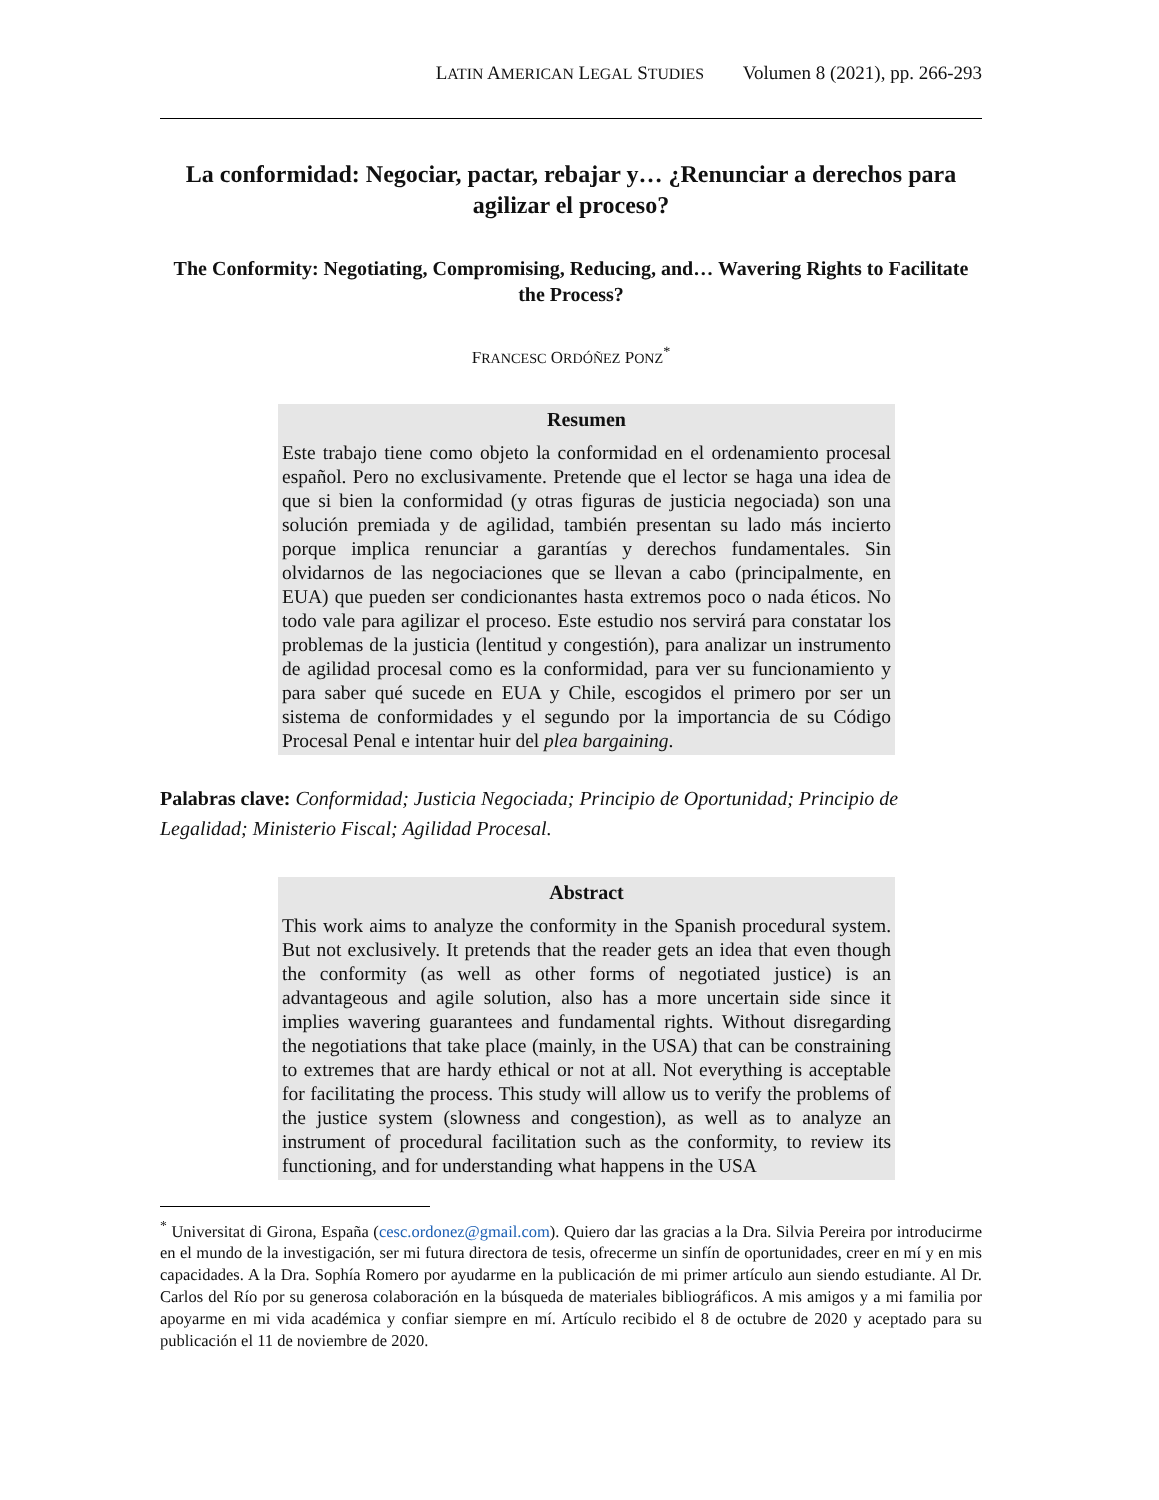LATIN AMERICAN LEGAL STUDIES Volumen 8 (2021), pp. 266-293
La conformidad: Negociar, pactar, rebajar y… ¿Renunciar a derechos para agilizar el proceso?
The Conformity: Negotiating, Compromising, Reducing, and… Wavering Rights to Facilitate the Process?
FRANCESC ORDÓÑEZ PONZ<sup>*</sup>
Resumen
Este trabajo tiene como objeto la conformidad en el ordenamiento procesal español. Pero no exclusivamente. Pretende que el lector se haga una idea de que si bien la conformidad (y otras figuras de justicia negociada) son una solución premiada y de agilidad, también presentan su lado más incierto porque implica renunciar a garantías y derechos fundamentales. Sin olvidarnos de las negociaciones que se llevan a cabo (principalmente, en EUA) que pueden ser condicionantes hasta extremos poco o nada éticos. No todo vale para agilizar el proceso. Este estudio nos servirá para constatar los problemas de la justicia (lentitud y congestión), para analizar un instrumento de agilidad procesal como es la conformidad, para ver su funcionamiento y para saber qué sucede en EUA y Chile, escogidos el primero por ser un sistema de conformidades y el segundo por la importancia de su Código Procesal Penal e intentar huir del plea bargaining.
Palabras clave: Conformidad; Justicia Negociada; Principio de Oportunidad; Principio de Legalidad; Ministerio Fiscal; Agilidad Procesal.
Abstract
This work aims to analyze the conformity in the Spanish procedural system. But not exclusively. It pretends that the reader gets an idea that even though the conformity (as well as other forms of negotiated justice) is an advantageous and agile solution, also has a more uncertain side since it implies wavering guarantees and fundamental rights. Without disregarding the negotiations that take place (mainly, in the USA) that can be constraining to extremes that are hardy ethical or not at all. Not everything is acceptable for facilitating the process. This study will allow us to verify the problems of the justice system (slowness and congestion), as well as to analyze an instrument of procedural facilitation such as the conformity, to review its functioning, and for understanding what happens in the USA
<sup>*</sup> Universitat di Girona, España (cesc.ordonez@gmail.com). Quiero dar las gracias a la Dra. Silvia Pereira por introducirme en el mundo de la investigación, ser mi futura directora de tesis, ofrecerme un sinfín de oportunidades, creer en mí y en mis capacidades. A la Dra. Sophía Romero por ayudarme en la publicación de mi primer artículo aun siendo estudiante. Al Dr. Carlos del Río por su generosa colaboración en la búsqueda de materiales bibliográficos. A mis amigos y a mi familia por apoyarme en mi vida académica y confiar siempre en mí. Artículo recibido el 8 de octubre de 2020 y aceptado para su publicación el 11 de noviembre de 2020.